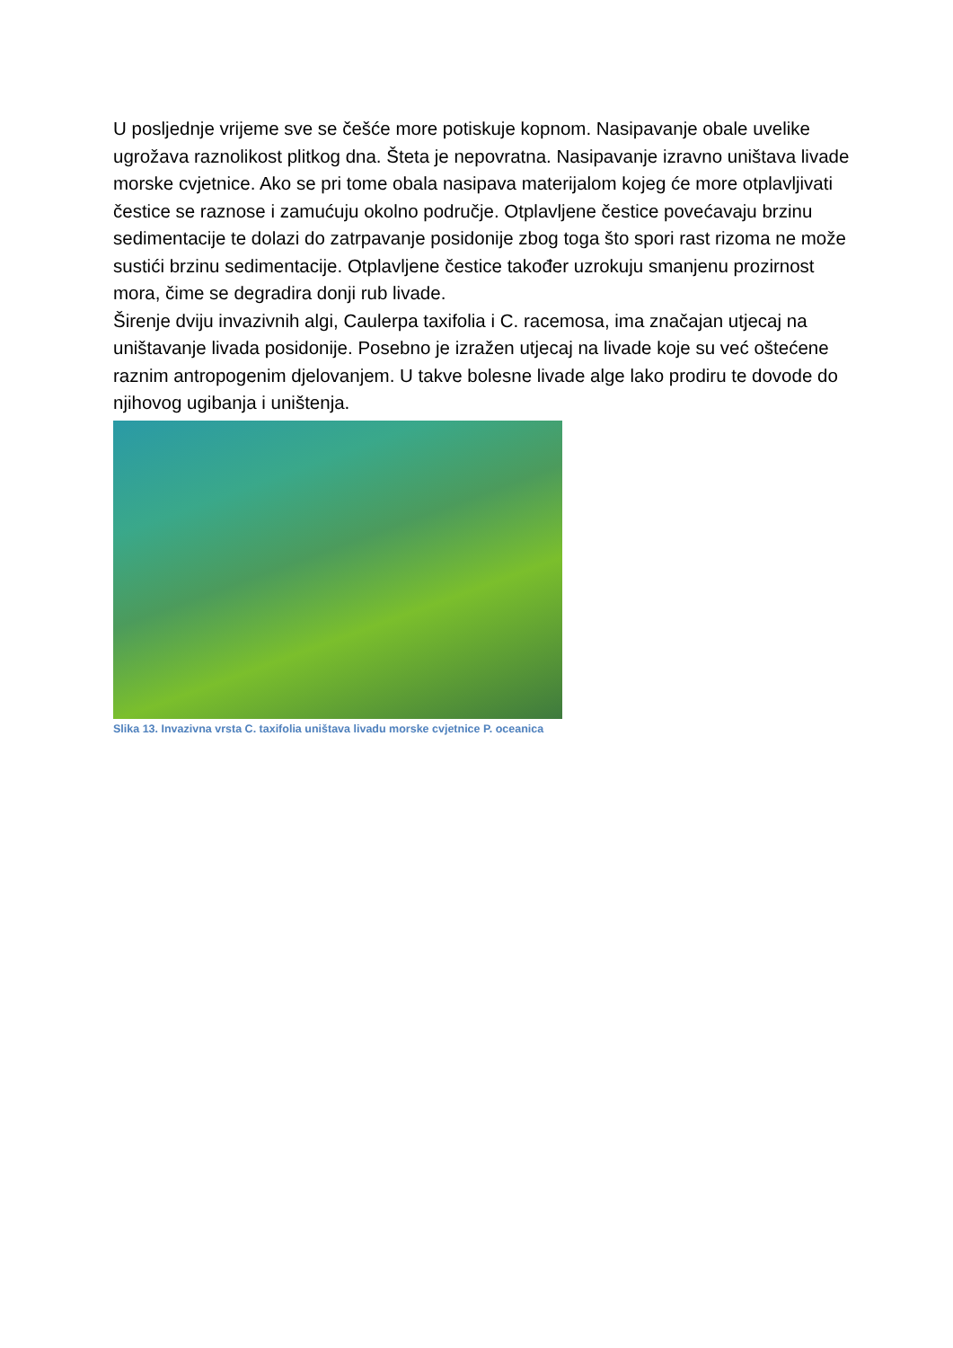U posljednje vrijeme sve se češće more potiskuje kopnom. Nasipavanje obale uvelike ugrožava raznolikost plitkog dna. Šteta je nepovratna. Nasipavanje izravno uništava livade morske cvjetnice. Ako se pri tome obala nasipava materijalom kojeg će more otplavljivati čestice se raznose i zamućuju okolno područje. Otplavljene čestice povećavaju brzinu sedimentacije te dolazi do zatrpavanje posidonije zbog toga što spori rast rizoma ne može sustići brzinu sedimentacije. Otplavljene čestice također uzrokuju smanjenu prozirnost mora, čime se degradira donji rub livade.
Širenje dviju invazivnih algi, Caulerpa taxifolia i C. racemosa, ima značajan utjecaj na uništavanje livada posidonije. Posebno je izražen utjecaj na livade koje su već oštećene raznim antropogenim djelovanjem. U takve bolesne livade alge lako prodiru te dovode do njihovog ugibanja i uništenja.
Slika 13. Invazivna vrsta C. taxifolia uništava livadu morske cvjetnice P. oceanica